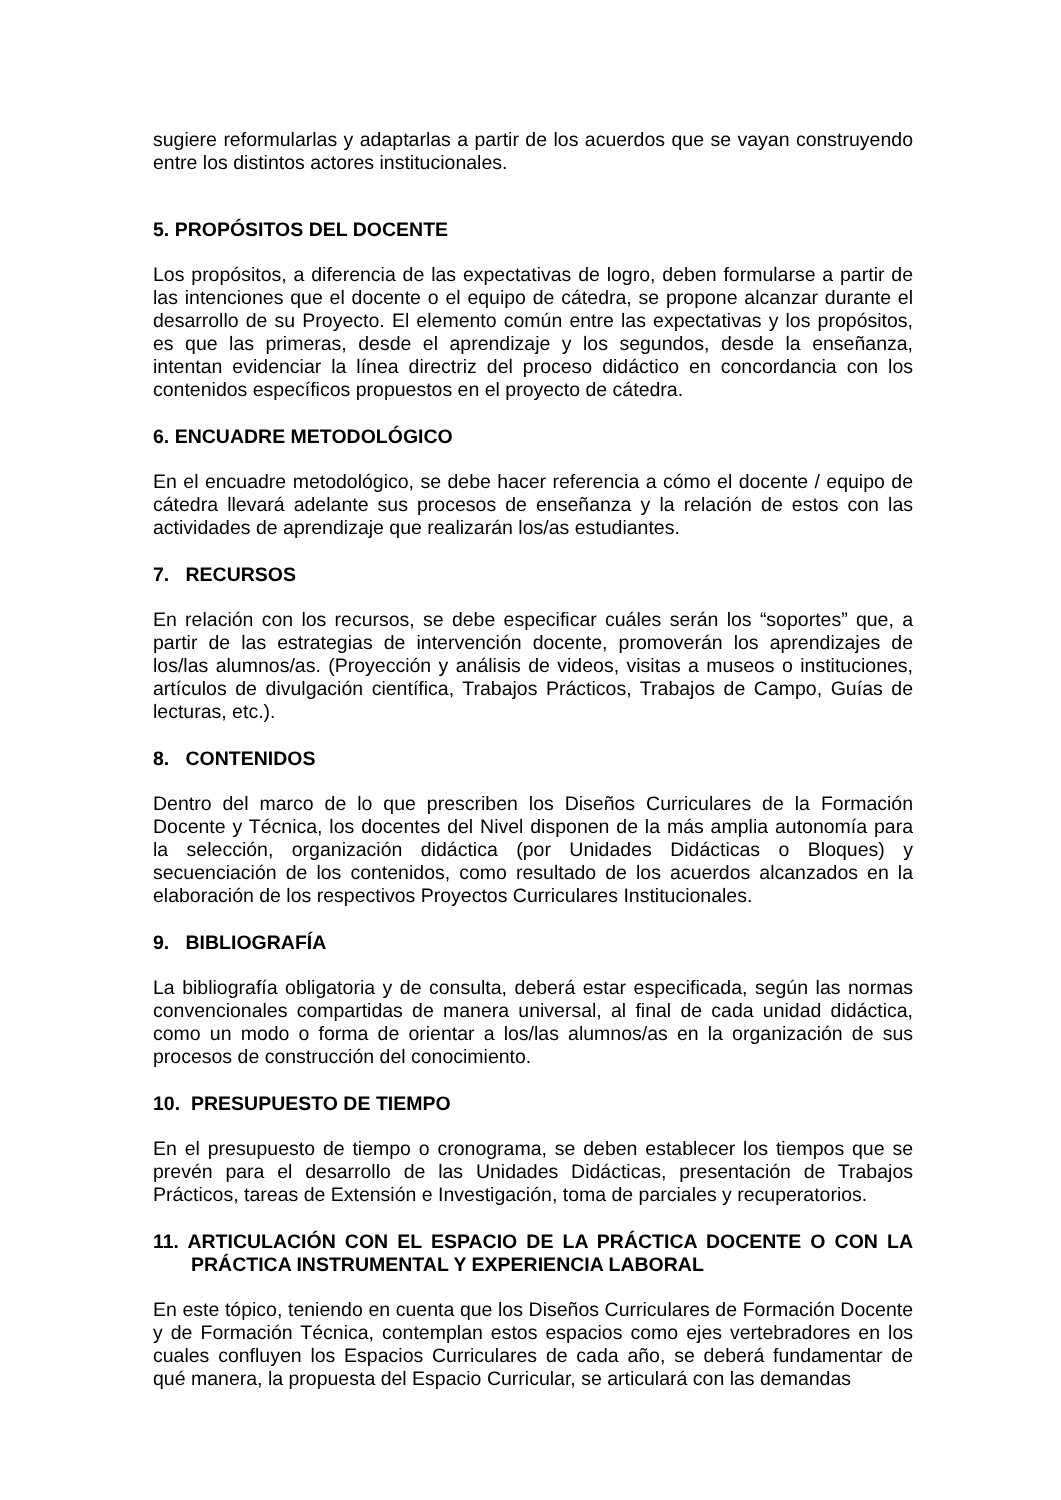sugiere reformularlas y adaptarlas a partir de los acuerdos que se vayan construyendo entre los distintos actores institucionales.
5. PROPÓSITOS DEL DOCENTE
Los propósitos, a diferencia de las expectativas de logro, deben formularse a partir de las intenciones que el docente o el equipo de cátedra, se propone alcanzar durante el desarrollo de su Proyecto. El elemento común entre las expectativas y los propósitos, es que las primeras, desde el aprendizaje y los segundos, desde la enseñanza, intentan evidenciar la línea directriz del proceso didáctico en concordancia con los contenidos específicos propuestos en el proyecto de cátedra.
6. ENCUADRE METODOLÓGICO
En el encuadre metodológico, se debe hacer referencia a cómo el docente / equipo de cátedra llevará adelante sus procesos de enseñanza y la relación de estos con las actividades de aprendizaje que realizarán los/as estudiantes.
7. RECURSOS
En relación con los recursos, se debe especificar cuáles serán los “soportes” que, a partir de las estrategias de intervención docente, promoverán los aprendizajes de los/las alumnos/as. (Proyección y análisis de videos, visitas a museos o instituciones, artículos de divulgación científica, Trabajos Prácticos, Trabajos de Campo, Guías de lecturas, etc.).
8. CONTENIDOS
Dentro del marco de lo que prescriben los Diseños Curriculares de la Formación Docente y Técnica, los docentes del Nivel disponen de la más amplia autonomía para la selección, organización didáctica (por Unidades Didácticas o Bloques) y secuenciación de los contenidos, como resultado de los acuerdos alcanzados en la elaboración de los respectivos Proyectos Curriculares Institucionales.
9. BIBLIOGRAFÍA
La bibliografía obligatoria y de consulta, deberá estar especificada, según las normas convencionales compartidas de manera universal, al final de cada unidad didáctica, como un modo o forma de orientar a los/las alumnos/as en la organización de sus procesos de construcción del conocimiento.
10. PRESUPUESTO DE TIEMPO
En el presupuesto de tiempo o cronograma, se deben establecer los tiempos que se prevén para el desarrollo de las Unidades Didácticas, presentación de Trabajos Prácticos, tareas de Extensión e Investigación, toma de parciales y recuperatorios.
11. ARTICULACIÓN CON EL ESPACIO DE LA PRÁCTICA DOCENTE O CON LA PRÁCTICA INSTRUMENTAL Y EXPERIENCIA LABORAL
En este tópico, teniendo en cuenta que los Diseños Curriculares de Formación Docente y de Formación Técnica, contemplan estos espacios como ejes vertebradores en los cuales confluyen los Espacios Curriculares de cada año, se deberá fundamentar de qué manera, la propuesta del Espacio Curricular, se articulará con las demandas